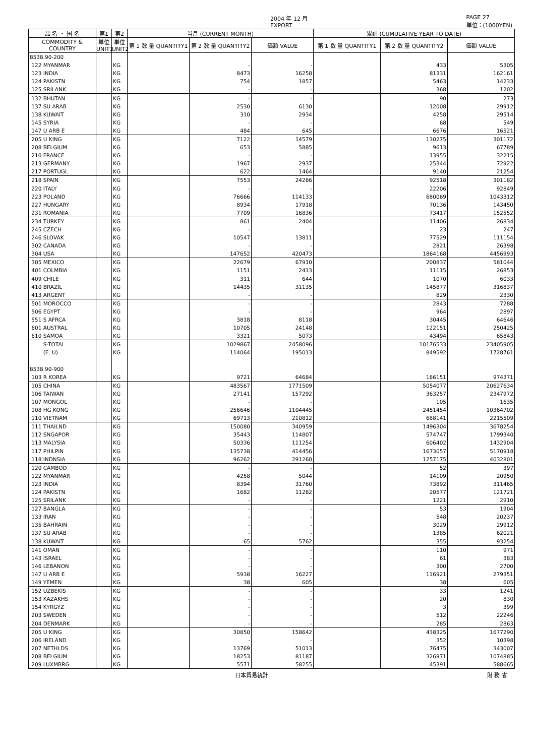2004 年 12 月
EXPORT PAGE 27
単位：(1000YEN)
| 品 名 ・ 国 名 | 第1 | 第2 | 当月 (CURRENT MONTH) | | | 累計 (CUMULATIVE YEAR TO DATE) | | |
| --- | --- | --- | --- | --- | --- | --- | --- | --- |
| COMMODITY & COUNTRY | 単位 UNIT1 | 単位 UNIT2 | 第 1 数 量 QUANTITY1 | 第 2 数 量 QUANTITY2 | 価額 VALUE | 第 1 数 量 QUANTITY1 | 第 2 数 量 QUANTITY2 | 価額 VALUE |
| 8538.90-200 | | | | | | | | |
| 122 MYANMAR | | KG | | - | - | | 433 | 5305 |
| 123 INDIA | | KG | | 8473 | 16258 | | 81331 | 162161 |
| 124 PAKISTN | | KG | | 754 | 1857 | | 5463 | 14233 |
| 125 SRILANK | | KG | | - | - | | 368 | 1202 |
| 132 BHUTAN | | KG | | - | - | | 90 | 273 |
| 137 SU ARAB | | KG | | 2530 | 6130 | | 12008 | 29912 |
| 138 KUWAIT | | KG | | 310 | 2934 | | 4258 | 29514 |
| 145 SYRIA | | KG | | - | - | | 68 | 549 |
| 147 U ARB E | | KG | | 484 | 645 | | 6676 | 16521 |
| 205 U KING | | KG | | 7122 | 14579 | | 130275 | 301172 |
| 208 BELGIUM | | KG | | 653 | 5885 | | 9613 | 67789 |
| 210 FRANCE | | KG | | - | - | | 13955 | 32215 |
| 213 GERMANY | | KG | | 1967 | 2937 | | 25344 | 72922 |
| 217 PORTUGL | | KG | | 622 | 1464 | | 9140 | 21254 |
| 218 SPAIN | | KG | | 7553 | 24286 | | 92518 | 301182 |
| 220 ITALY | | KG | | - | - | | 22206 | 92849 |
| 223 POLAND | | KG | | 76666 | 114133 | | 680069 | 1043312 |
| 227 HUNGARY | | KG | | 8934 | 17918 | | 70136 | 143450 |
| 231 ROMANIA | | KG | | 7709 | 16836 | | 73417 | 152552 |
| 234 TURKEY | | KG | | 861 | 2404 | | 11406 | 26834 |
| 245 CZECH | | KG | | - | - | | 23 | 247 |
| 246 SLOVAK | | KG | | 10547 | 13811 | | 77529 | 111154 |
| 302 CANADA | | KG | | - | - | | 2821 | 26398 |
| 304 USA | | KG | | 147652 | 420473 | | 1864168 | 4456993 |
| 305 MEXICO | | KG | | 22679 | 67910 | | 200837 | 581044 |
| 401 COLMBIA | | KG | | 1151 | 2413 | | 11115 | 26853 |
| 409 CHILE | | KG | | 311 | 644 | | 1070 | 6033 |
| 410 BRAZIL | | KG | | 14435 | 31135 | | 145877 | 316837 |
| 413 ARGENT | | KG | | - | - | | 829 | 2330 |
| 501 MOROCCO | | KG | | - | - | | 2843 | 7288 |
| 506 EGYPT | | KG | | - | - | | 964 | 2897 |
| 551 S AFRCA | | KG | | 3818 | 8118 | | 30445 | 64646 |
| 601 AUSTRAL | | KG | | 10705 | 24148 | | 122151 | 250425 |
| 610 SAMOA | | KG | | 3321 | 5073 | | 43494 | 65843 |
| S-TOTAL | | KG | | 1029867 | 2458096 | | 10176533 | 23405905 |
| (E. U) | | KG | | 114064 | 195013 | | 849592 | 1728761 |
| 8538.90-900 | | | | | | | | |
| 103 R KOREA | | KG | | 9721 | 64684 | | 166151 | 974371 |
| 105 CHINA | | KG | | 483567 | 1771509 | | 5054077 | 20627634 |
| 106 TAIWAN | | KG | | 27141 | 157292 | | 363257 | 2347972 |
| 107 MONGOL | | KG | | - | - | | 105 | 1635 |
| 108 HG KONG | | KG | | 256646 | 1104445 | | 2451454 | 10364702 |
| 110 VIETNAM | | KG | | 69713 | 210812 | | 688141 | 2215509 |
| 111 THAILND | | KG | | 150080 | 340959 | | 1496304 | 3678254 |
| 112 SNGAPOR | | KG | | 35443 | 114807 | | 574747 | 1799340 |
| 113 MALYSIA | | KG | | 50336 | 111254 | | 606402 | 1432904 |
| 117 PHILPIN | | KG | | 135738 | 414456 | | 1673057 | 5170918 |
| 118 INDNSIA | | KG | | 96262 | 291260 | | 1257175 | 4032801 |
| 120 CAMBOD | | KG | | - | - | | 52 | 397 |
| 122 MYANMAR | | KG | | 4258 | 5044 | | 14109 | 20950 |
| 123 INDIA | | KG | | 8394 | 31760 | | 73892 | 311465 |
| 124 PAKISTN | | KG | | 1682 | 11282 | | 20577 | 121721 |
| 125 SRILANK | | KG | | - | - | | 1221 | 2910 |
| 127 BANGLA | | KG | | - | - | | 53 | 1904 |
| 133 IRAN | | KG | | - | - | | 548 | 20237 |
| 135 BAHRAIN | | KG | | - | - | | 3029 | 29912 |
| 137 SU ARAB | | KG | | - | - | | 1385 | 62021 |
| 138 KUWAIT | | KG | | 65 | 5762 | | 355 | 93254 |
| 141 OMAN | | KG | | - | - | | 110 | 971 |
| 143 ISRAEL | | KG | | - | - | | 61 | 383 |
| 146 LEBANON | | KG | | - | - | | 300 | 2700 |
| 147 U ARB E | | KG | | 5938 | 16227 | | 116921 | 279351 |
| 149 YEMEN | | KG | | 38 | 605 | | 38 | 605 |
| 152 UZBEKIS | | KG | | - | - | | 33 | 1241 |
| 153 KAZAKHS | | KG | | - | - | | 20 | 830 |
| 154 KYRGYZ | | KG | | - | - | | 3 | 399 |
| 203 SWEDEN | | KG | | - | - | | 512 | 22246 |
| 204 DENMARK | | KG | | - | - | | 285 | 2863 |
| 205 U KING | | KG | | 30850 | 158642 | | 438325 | 1677290 |
| 206 IRELAND | | KG | | - | - | | 352 | 10398 |
| 207 NETHLDS | | KG | | 13769 | 51013 | | 76475 | 343007 |
| 208 BELGIUM | | KG | | 18253 | 81187 | | 326971 | 1074885 |
| 209 LUXMBRG | | KG | | 5571 | 58255 | | 45391 | 588665 |
日本貿易統計 財 務 省